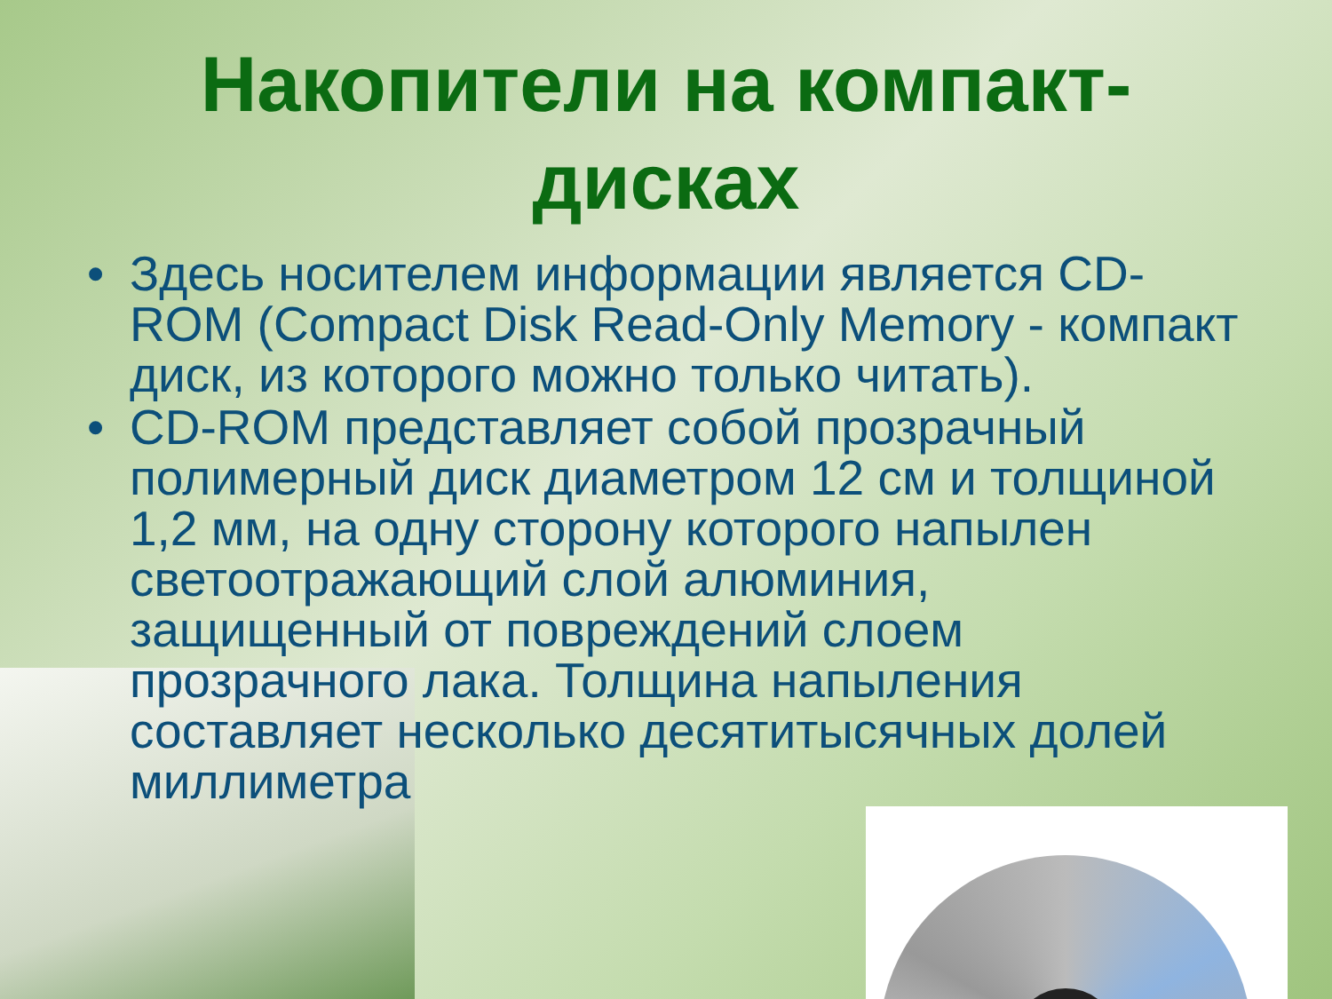Накопители на компакт-
дисках
• Здесь носителем информации является CD-ROM (Compact Disk Read-Only Memory - компакт диск, из которого можно только читать).
• CD-ROM представляет собой прозрачный полимерный диск диаметром 12 см и толщиной 1,2 мм, на одну сторону которого напылен светоотражающий слой алюминия, защищенный от повреждений слоем прозрачного лака. Толщина напыления составляет несколько десятитысячных долей миллиметра